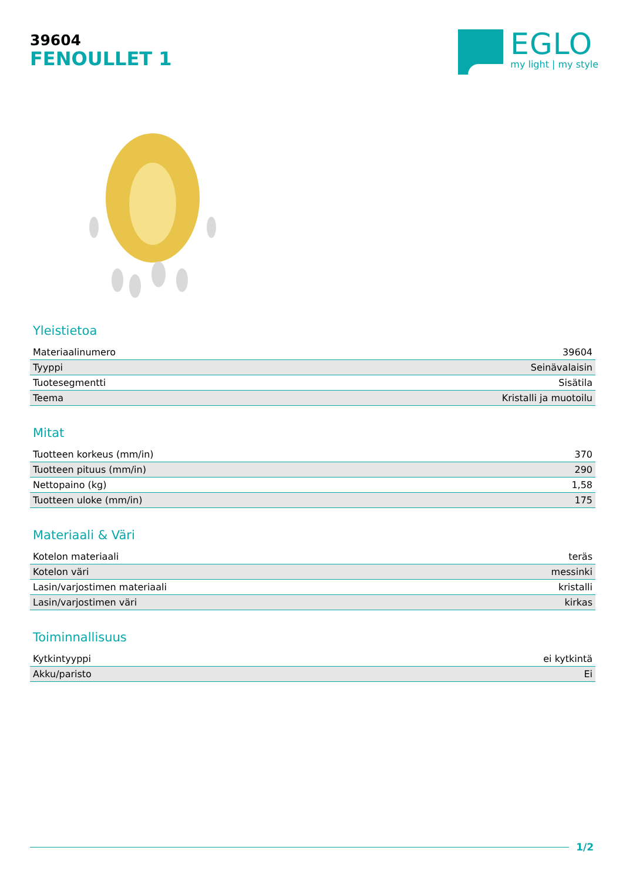39604
FENOULLET 1
EGLO
my light | my style
Yleistietoa
| Materiaalinumero | 39604 |
| Tyyppi | Seinävalaisin |
| Tuotesegmentti | Sisätila |
| Teema | Kristalli ja muotoilu |
Mitat
| Tuotteen korkeus (mm/in) | 370 |
| Tuotteen pituus (mm/in) | 290 |
| Nettopaino (kg) | 1,58 |
| Tuotteen uloke (mm/in) | 175 |
Materiaali & Väri
| Kotelon materiaali | teräs |
| Kotelon väri | messinki |
| Lasin/varjostimen materiaali | kristalli |
| Lasin/varjostimen väri | kirkas |
Toiminnallisuus
| Kytkintyyppi | ei kytkintä |
| Akku/paristo | Ei |
1/2